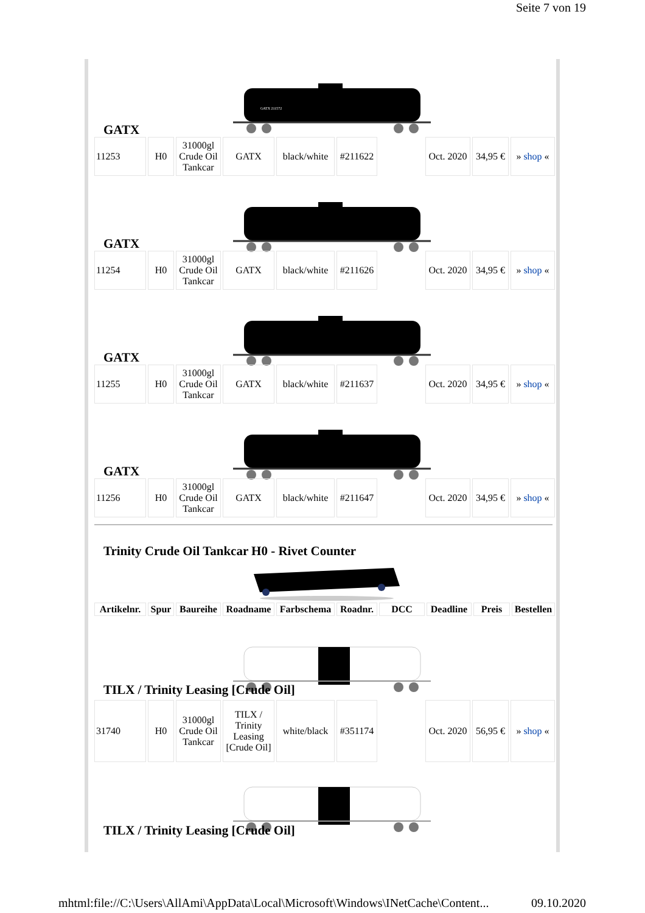Seite 7 von 19
GATX 211572
GATX
| 11253 | H0 | 31000gl Crude Oil Tankcar | GATX | black/white | #211622 | | Oct. 2020 | 34,95 € | » shop « |
GATX
| 11254 | H0 | 31000gl Crude Oil Tankcar | GATX | black/white | #211626 | | Oct. 2020 | 34,95 € | » shop « |
GATX
| 11255 | H0 | 31000gl Crude Oil Tankcar | GATX | black/white | #211637 | | Oct. 2020 | 34,95 € | » shop « |
GATX
| 11256 | H0 | 31000gl Crude Oil Tankcar | GATX | black/white | #211647 | | Oct. 2020 | 34,95 € | » shop « |
Trinity Crude Oil Tankcar H0 - Rivet Counter
| Artikelnr. | Spur | Baureihe | Roadname | Farbschema | Roadnr. | DCC | Deadline | Preis | Bestellen |
| --- | --- | --- | --- | --- | --- | --- | --- | --- | --- |
TILX / Trinity Leasing [Crude Oil]
| 31740 | H0 | 31000gl Crude Oil Tankcar | TILX / Trinity Leasing [Crude Oil] | white/black | #351174 | | Oct. 2020 | 56,95 € | » shop « |
TILX / Trinity Leasing [Crude Oil]
mhtml:file://C:\Users\AllAmi\AppData\Local\Microsoft\Windows\INetCache\Content... 09.10.2020